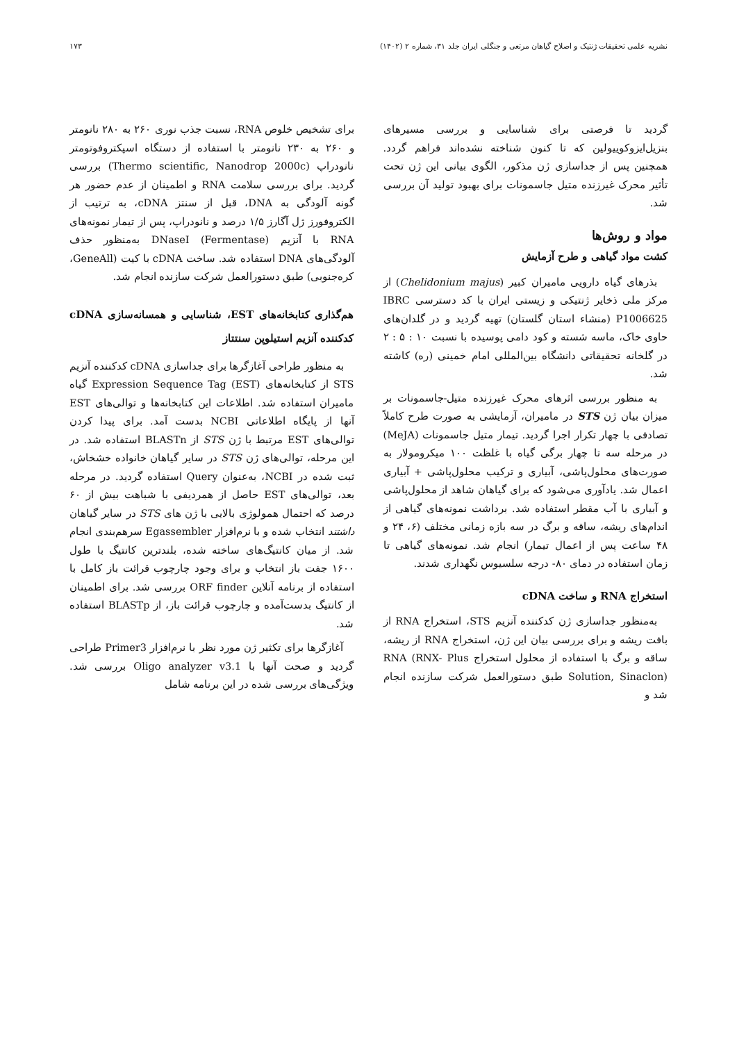نشریه علمی تحقیقات ژنتیک و اصلاح گیاهان مرتعی و جنگلی ایران جلد ۳۱، شماره ۲ (۱۴۰۲) ۱۷۳
گردید تا فرصتی برای شناسایی و بررسی مسیرهای بنزیل‌ایزوکوییولین که تا کنون شناخته نشده‌اند فراهم گردد. همچنین پس از جداسازی ژن مذکور، الگوی بیانی این ژن تحت تأثیر محرک غیرزنده متیل جاسمونات برای بهبود تولید آن بررسی شد.
مواد و روش‌ها
کشت مواد گیاهی و طرح آزمایش
بذرهای گیاه دارویی مامیران کبیر (Chelidonium majus) از مرکز ملی ذخایر ژنتیکی و زیستی ایران با کد دسترسی IBRC P1006625 (منشاء استان گلستان) تهیه گردید و در گلدان‌های حاوی خاک، ماسه شسته و کود دامی پوسیده با نسبت ۱۰ : ۵ : ۲ در گلخانه تحقیقاتی دانشگاه بین‌المللی امام خمینی (ره) کاشته شد.
به منظور بررسی اثرهای محرک غیرزنده متیل-جاسمونات بر میزان بیان ژن STS در مامیران، آزمایشی به صورت طرح کاملاً تصادفی با چهار تکرار اجرا گردید. تیمار متیل جاسمونات (MeJA) در مرحله سه تا چهار برگی گیاه با غلظت ۱۰۰ میکرومولار به صورت‌های محلول‌پاشی، آبیاری و ترکیب محلول‌پاشی + آبیاری اعمال شد. یادآوری می‌شود که برای گیاهان شاهد از محلول‌پاشی و آبیاری با آب مقطر استفاده شد. برداشت نمونه‌های گیاهی از اندام‌های ریشه، ساقه و برگ در سه بازه زمانی مختلف (۶، ۲۴ و ۴۸ ساعت پس از اعمال تیمار) انجام شد. نمونه‌های گیاهی تا زمان استفاده در دمای ۸۰- درجه سلسیوس نگهداری شدند.
استخراج RNA و ساخت cDNA
به‌منظور جداسازی ژن کدکننده آنزیم STS، استخراج RNA از بافت ریشه و برای بررسی بیان این ژن، استخراج RNA از ریشه، ساقه و برگ با استفاده از محلول استخراج RNA (RNX- Plus Solution, Sinaclon) طبق دستورالعمل شرکت سازنده انجام شد و
برای تشخیص خلوص RNA، نسبت جذب نوری ۲۶۰ به ۲۸۰ نانومتر و ۲۶۰ به ۲۳۰ نانومتر با استفاده از دستگاه اسپکتروفوتومتر نانودراپ (Thermo scientific, Nanodrop 2000c) بررسی گردید. برای بررسی سلامت RNA و اطمینان از عدم حضور هر گونه آلودگی به DNA، قبل از سنتز cDNA، به ترتیب از الکتروفورز ژل آگارز ۱/۵ درصد و نانودراپ، پس از تیمار نمونه‌های RNA با آنزیم DNaseI (Fermentase) به‌منظور حذف آلودگی‌های DNA استفاده شد. ساخت cDNA با کیت (GeneAll، کره‌جنوبی) طبق دستورالعمل شرکت سازنده انجام شد.
هم‌گذاری کتابخانه‌های EST، شناسایی و همسانه‌سازی cDNA کدکننده آنزیم استیلوپن سنتتاز
به منظور طراحی آغازگرها برای جداسازی cDNA کدکننده آنزیم STS از کتابخانه‌های Expression Sequence Tag (EST) گیاه مامیران استفاده شد. اطلاعات این کتابخانه‌ها و توالی‌های EST آنها از پایگاه اطلاعاتی NCBI بدست آمد. برای پیدا کردن توالی‌های EST مرتبط با ژن STS از BLASTn استفاده شد. در این مرحله، توالی‌های ژن STS در سایر گیاهان خانواده خشخاش، ثبت شده در NCBI، به‌عنوان Query استفاده گردید. در مرحله بعد، توالی‌های EST حاصل از همردیفی با شباهت بیش از ۶۰ درصد که احتمال همولوژی بالایی با ژن های STS در سایر گیاهان داشتند انتخاب شده و با نرم‌افزار Egassembler سرهم‌بندی انجام شد. از میان کانتیگ‌های ساخته شده، بلندترین کانتیگ با طول ۱۶۰۰ جفت باز انتخاب و برای وجود چارچوب قرائت باز کامل با استفاده از برنامه آنلاین ORF finder بررسی شد. برای اطمینان از کانتیگ بدست‌آمده و چارچوب قرائت باز، از BLASTp استفاده شد.
آغازگرها برای تکثیر ژن مورد نظر با نرم‌افزار Primer3 طراحی گردید و صحت آنها با Oligo analyzer v3.1 بررسی شد. ویژگی‌های بررسی شده در این برنامه شامل